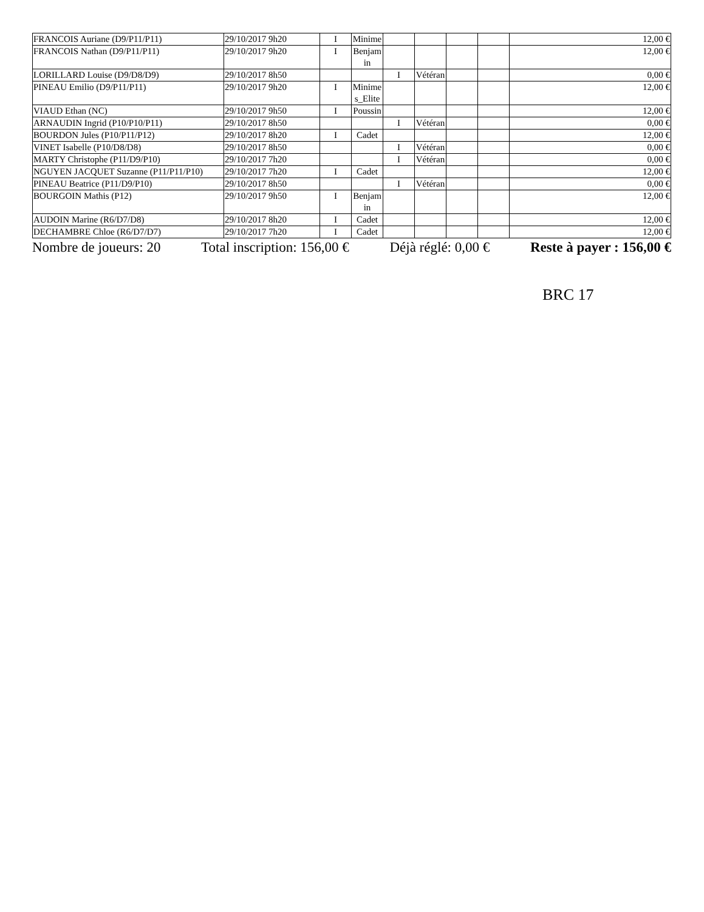| FRANCOIS Auriane (D9/P11/P11) | 29/10/2017 9h20 | I | Minime | | | | | 12,00 € |
| FRANCOIS Nathan (D9/P11/P11) | 29/10/2017 9h20 | I | Benjamin | | | | | 12,00 € |
| LORILLARD Louise (D9/D8/D9) | 29/10/2017 8h50 | | | I | Vétéran | | | 0,00 € |
| PINEAU Emilio (D9/P11/P11) | 29/10/2017 9h20 | I | Minimes_Elite | | | | | 12,00 € |
| VIAUD Ethan (NC) | 29/10/2017 9h50 | I | Poussin | | | | | 12,00 € |
| ARNAUDIN Ingrid (P10/P10/P11) | 29/10/2017 8h50 | | | I | Vétéran | | | 0,00 € |
| BOURDON Jules (P10/P11/P12) | 29/10/2017 8h20 | I | Cadet | | | | | 12,00 € |
| VINET Isabelle (P10/D8/D8) | 29/10/2017 8h50 | | | I | Vétéran | | | 0,00 € |
| MARTY Christophe (P11/D9/P10) | 29/10/2017 7h20 | | | I | Vétéran | | | 0,00 € |
| NGUYEN JACQUET Suzanne (P11/P11/P10) | 29/10/2017 7h20 | I | Cadet | | | | | 12,00 € |
| PINEAU Beatrice (P11/D9/P10) | 29/10/2017 8h50 | | | I | Vétéran | | | 0,00 € |
| BOURGOIN Mathis (P12) | 29/10/2017 9h50 | I | Benjamin | | | | | 12,00 € |
| AUDOIN Marine (R6/D7/D8) | 29/10/2017 8h20 | I | Cadet | | | | | 12,00 € |
| DECHAMBRE Chloe (R6/D7/D7) | 29/10/2017 7h20 | I | Cadet | | | | | 12,00 € |
Nombre de joueurs: 20 Total inscription: 156,00 € Déjà réglé: 0,00 € Reste à payer : 156,00 €
BRC 17